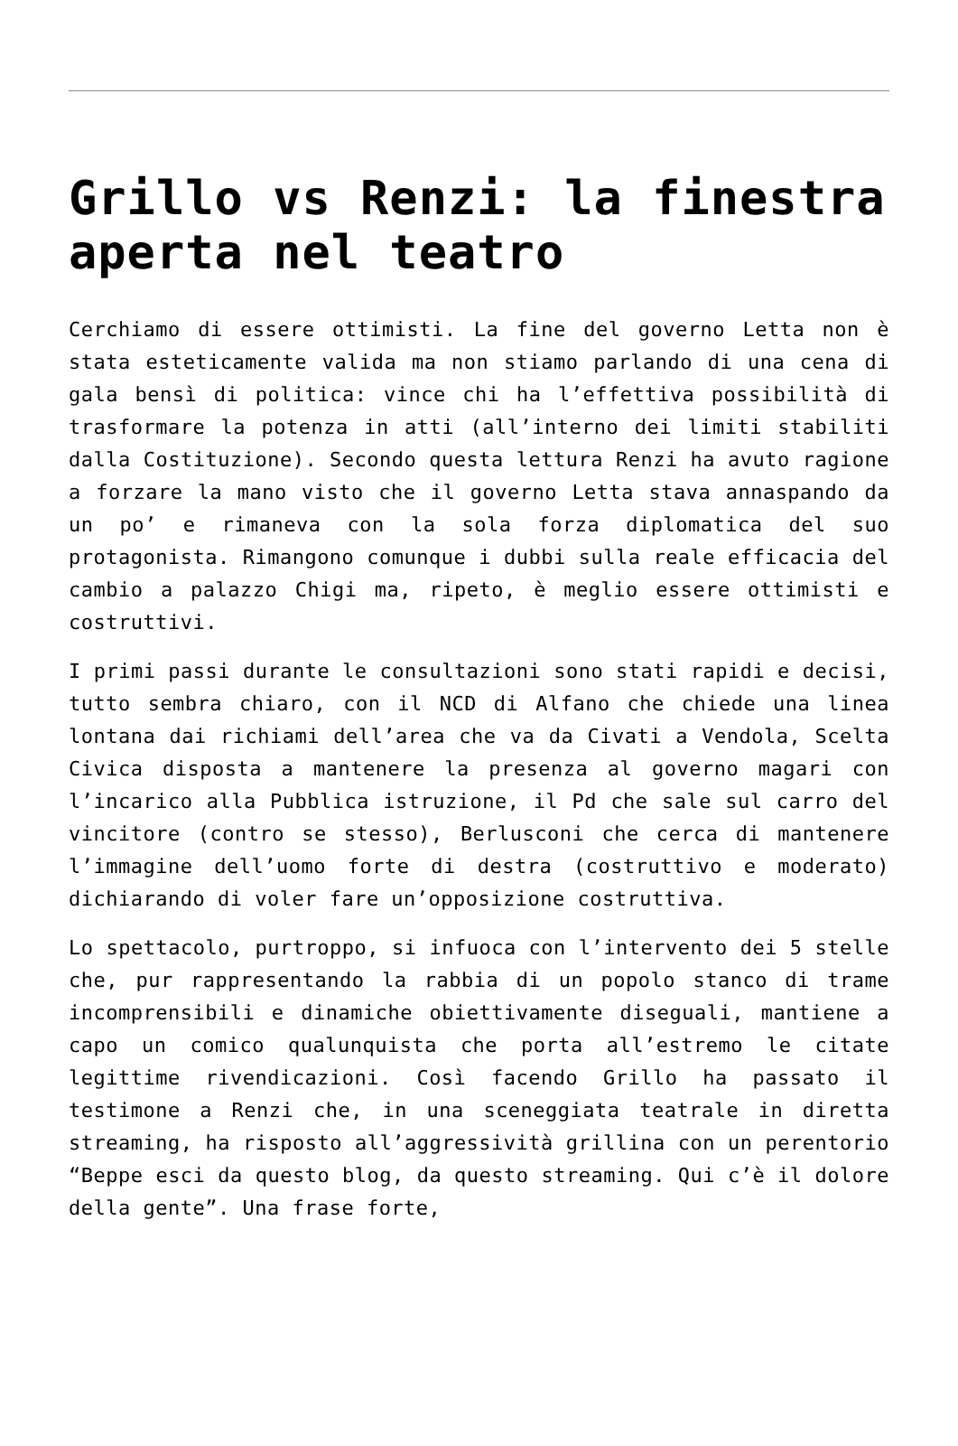Grillo vs Renzi: la finestra aperta nel teatro
Cerchiamo di essere ottimisti. La fine del governo Letta non è stata esteticamente valida ma non stiamo parlando di una cena di gala bensì di politica: vince chi ha l’effettiva possibilità di trasformare la potenza in atti (all’interno dei limiti stabiliti dalla Costituzione). Secondo questa lettura Renzi ha avuto ragione a forzare la mano visto che il governo Letta stava annaspando da un po’ e rimaneva con la sola forza diplomatica del suo protagonista. Rimangono comunque i dubbi sulla reale efficacia del cambio a palazzo Chigi ma, ripeto, è meglio essere ottimisti e costruttivi.
I primi passi durante le consultazioni sono stati rapidi e decisi, tutto sembra chiaro, con il NCD di Alfano che chiede una linea lontana dai richiami dell’area che va da Civati a Vendola, Scelta Civica disposta a mantenere la presenza al governo magari con l’incarico alla Pubblica istruzione, il Pd che sale sul carro del vincitore (contro se stesso), Berlusconi che cerca di mantenere l’immagine dell’uomo forte di destra (costruttivo e moderato) dichiarando di voler fare un’opposizione costruttiva.
Lo spettacolo, purtroppo, si infuoca con l’intervento dei 5 stelle che, pur rappresentando la rabbia di un popolo stanco di trame incomprensibili e dinamiche obiettivamente diseguali, mantiene a capo un comico qualunquista che porta all’estremo le citate legittime rivendicazioni. Così facendo Grillo ha passato il testimone a Renzi che, in una sceneggiata teatrale in diretta streaming, ha risposto all’aggressività grillina con un perentorio “Beppe esci da questo blog, da questo streaming. Qui c’è il dolore della gente”. Una frase forte,